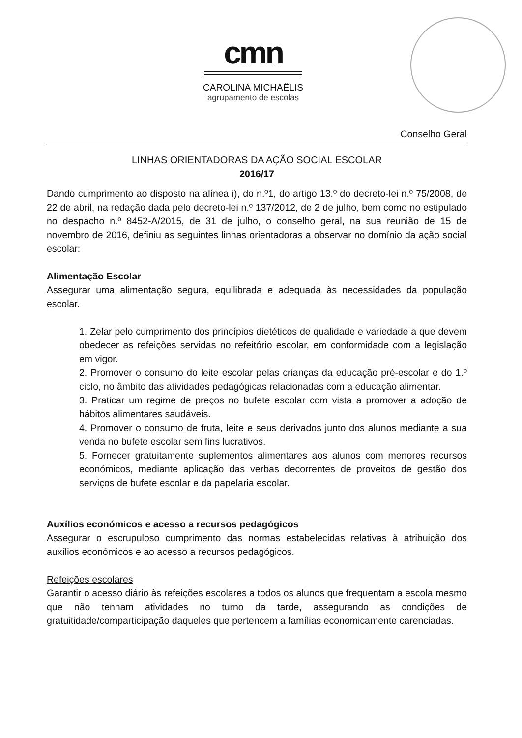cmn
CAROLINA MICHAËLIS
agrupamento de escolas
Conselho Geral
LINHAS ORIENTADORAS DA AÇÃO SOCIAL ESCOLAR
2016/17
Dando cumprimento ao disposto na alínea i), do n.º1, do artigo 13.º do decreto-lei n.º 75/2008, de 22 de abril, na redação dada pelo decreto-lei n.º 137/2012, de 2 de julho, bem como no estipulado no despacho n.º 8452-A/2015, de 31 de julho, o conselho geral, na sua reunião de 15 de novembro de 2016, definiu as seguintes linhas orientadoras a observar no domínio da ação social escolar:
Alimentação Escolar
Assegurar uma alimentação segura, equilibrada e adequada às necessidades da população escolar.
1. Zelar pelo cumprimento dos princípios dietéticos de qualidade e variedade a que devem obedecer as refeições servidas no refeitório escolar, em conformidade com a legislação em vigor.
2. Promover o consumo do leite escolar pelas crianças da educação pré-escolar e do 1.º ciclo, no âmbito das atividades pedagógicas relacionadas com a educação alimentar.
3. Praticar um regime de preços no bufete escolar com vista a promover a adoção de hábitos alimentares saudáveis.
4. Promover o consumo de fruta, leite e seus derivados junto dos alunos mediante a sua venda no bufete escolar sem fins lucrativos.
5. Fornecer gratuitamente suplementos alimentares aos alunos com menores recursos económicos, mediante aplicação das verbas decorrentes de proveitos de gestão dos serviços de bufete escolar e da papelaria escolar.
Auxílios económicos e acesso a recursos pedagógicos
Assegurar o escrupuloso cumprimento das normas estabelecidas relativas à atribuição dos auxílios económicos e ao acesso a recursos pedagógicos.
Refeições escolares
Garantir o acesso diário às refeições escolares a todos os alunos que frequentam a escola mesmo que não tenham atividades no turno da tarde, assegurando as condições de gratuitidade/comparticipação daqueles que pertencem a famílias economicamente carenciadas.